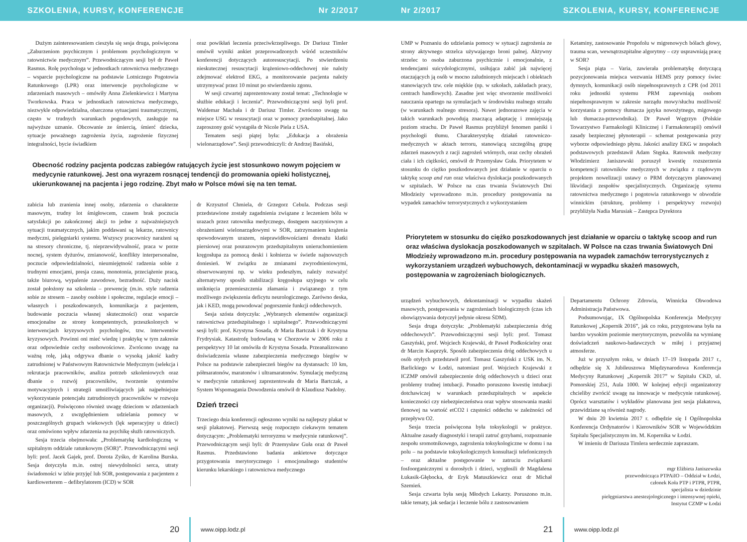SZKOLENIA, KURSY, KONFERENCJE Nr 2/2017
Dużym zainteresowaniem cieszyła się sesja druga, poświęcona „Zaburzeniom psychicznym i problemom psychologicznym w ratownictwie medycznym”. Przewodniczącym sesji był dr Paweł Rasmus. Rolę psychologa w jednostkach ratownictwa medycznego – wsparcie psychologiczne na podstawie Lotniczego Pogotowia Ratunkowego (LPR) oraz interwencje psychologiczne w zdarzeniach masowych – omówiły Anna Zielenkiewicz i Martyna Tworkowska. Praca w jednostkach ratownictwa medycznego, niezwykle odpowiedzialna, obarczona sytuacjami traumatycznymi, często w trudnych warunkach pogodowych, zasługuje na najwyższe uznanie. Obcowanie ze śmiercią, śmierć dziecka, sytuacje poważnego zagrożenia życia, zagrożenie fizycznej integralności, bycie świadkiem
oraz powikłań leczenia przeciwkrzepliwego. Dr Dariusz Timler omówił wyniki ankiet przeprowadzonych wśród uczestników konferencji dotyczących autoresuscytacji. Po stwierdzeniu nieskutecznej resuscytacji krążeniowo-oddechowej nie należy zdejmować elektrod EKG, a monitorowanie pacjenta należy utrzymywać przez 10 minut po stwierdzeniu zgonu.
W sesji czwartej zaprezentowany został temat: „Technologie w służbie edukacji i leczenia”. Przewodniczącymi sesji byli prof. Waldemar Machała i dr Dariusz Timler. Zwrócono uwagę na miejsce USG w resuscytacji oraz w pomocy przedszpitalnej. Jako zaproszony gość wystąpiła dr Nicole Piela z USA.
Tematem sesji piątej była: „Edukacja a obrażenia wielonarządowe”. Sesji przewodniczyli: dr Andrzej Basiński,
Obecność rodziny pacjenta podczas zabiegów ratujących życie jest stosunkowo nowym pojęciem w medycynie ratunkowej. Jest ona wyrazem rosnącej tendencji do promowania opieki holistycznej, ukierunkowanej na pacjenta i jego rodzinę. Zbyt mało w Polsce mówi się na ten temat.
zabicia lub zranienia innej osoby, zdarzenia o charakterze masowym, trudny lot śmigłowcem, czasem brak poczucia satysfakcji po zakończonej akcji to jedne z najważniejszych sytuacji traumatycznych, jakim poddawani są lekarze, ratownicy medyczni, pielęgniarki systemu. Wszyscy pracownicy narażeni są na stresory chroniczne, tj. nieprzewidywalność, praca w porze nocnej, system dyżurów, zmianowość, konflikty interpersonalne, poczucie odpowiedzialności, nieumiejętność radzenia sobie z trudnymi emocjami, presja czasu, monotonia, przeciążenie pracą, także biurową, wypalenie zawodowe, bezradność. Duży nacisk został położony na szkolenia – prewencję (m.in. style radzenia sobie ze stresem – zasoby osobiste i społeczne, regulacje emocji – własnych i poszkodowanych, komunikacja z pacjentem, budowanie poczucia własnej skuteczności) oraz wsparcie emocjonalne ze strony kompetentnych, przeszkolonych w interwencjach kryzysowych psychologów, tzw. interwentów kryzysowych. Powinni oni mieć wiedzę i praktykę w tym zakresie oraz odpowiednie cechy osobowościowe. Zwrócono uwagę na ważną rolę, jaką odgrywa dbanie o wysoką jakość kadry zatrudnionej w Państwowym Ratownictwie Medycznym (selekcja i rekrutacja pracowników, analiza potrzeb szkoleniowych oraz dbanie o rozwój pracowników, tworzenie systemów motywacyjnych i strategii umożliwiających jak najpełniejsze wykorzystanie potencjału zatrudnionych pracowników w rozwoju organizacji). Poświęcono również uwagę dzieciom w zdarzeniach masowych, z uwzględnieniem udzielania pomocy w poszczególnych grupach wiekowych (lęk seperacyjny u dzieci) oraz omówiono wpływ zdarzenia na psychikę służb ratowniczych.
Sesja trzecia obejmowała: „Problematykę kardiologiczną w szpitalnym oddziale ratunkowym (SOR)”. Przewodniczącymi sesji byli: prof. Jacek Gajek, prof. Dorota Zyśko, dr Karolina Burska. Sesja dotyczyła m.in. ostrej niewydolności serca, utraty świadomości w izbie przyjęć lub SOR, postępowania z pacjentem z kardiowerterem – defibrylatorem (ICD) w SOR
dr Krzysztof Chmiela, dr Grzegorz Cebula. Podczas sesji przedstawione zostały zagadnienia związane z leczeniem bólu w urazach przez ratownika medycznego, dostępem naczyniowym a obrażeniami wielonarządowymi w SOR, zatrzymaniem krążenia spowodowanym urazem, nieprawidłowościami drenażu klatki piersiowej oraz pourazowym przedszpitalnym unieruchomieniem kręgosłupa za pomocą deski i kołnierza w świetle najnowszych doniesień. W związku ze zmianami zwyrodnieniowymi, obserwowanymi np. w wieku podeszłym, należy rozważyć alternatywny sposób stabilizacji kręgosłupa szyjnego w celu uniknięcia przemieszczenia złamania i związanego z tym możliwego zwiększenia deficytu neurologicznego. Zarówno deska, jak i KED, mogą powodować pogorszenie funkcji oddechowych.
Sesja szósta dotyczyła: „Wybranych elementów organizacji ratownictwa przedszpitalnego i szpitalnego”. Przewodniczącymi sesji byli: prof. Krystyna Sosada, dr Maria Bartczak i dr Krystyna Frydrysiak. Katastrofę budowlaną w Chorzowie w 2006 roku z perspektywy 10 lat omówiła dr Krystyna Sosada. Przeanalizowano doświadczenia własne zabezpieczenia medycznego biegów w Polsce na podstawie zabezpieczeń biegów na dystansach: 10 km, półmaratonów, maratonów i ultramaratonów. Symulację medyczną w medycynie ratunkowej zaprezentowała dr Maria Bartczak, a System Wspomagania Dowodzenia omówił dr Klaudiusz Nadolny.
Dzień trzeci
Trzeciego dnia konferencji ogłoszono wyniki na najlepszy plakat w sesji plakatowej. Pierwszą sesję rozpoczęto ciekawym tematem dotyczącym: „Problematyki terroryzmu w medycynie ratunkowej”. Przewodniczącym sesji byli: dr Przemysław Guła oraz dr Paweł Rasmus. Przedstawiono badania ankietowe dotyczące przygotowania merytorycznego i emocjonalnego studentów kierunku lekarskiego i ratownictwa medycznego
20
www.oipp.lodz.pl
Nr 2/2017 SZKOLENIA, KURSY, KONFERENCJE
UMP w Poznaniu do udzielania pomocy w sytuacji zagrożenia ze strony aktywnego strzelca używającego broni palnej. Aktywny strzelec to osoba zaburzona psychicznie i emocjonalnie, z tendencjami suicydologicznymi, usiłująca zabić jak najwięcej otaczających ją osób w mocno zaludnionych miejscach i obiektach stanowiących tzw. cele miękkie (np. w szkołach, zakładach pracy, centrach handlowych). Zasadne jest więc stworzenie możliwości nauczania opartego na symulacjach w środowisku realnego strzału (w warunkach realnego stresora). Nawet jednorazowe zajęcia w takich warunkach powodują znaczącą adaptację i zmniejszają poziom strachu. Dr Paweł Rasmus przybliżył fenomen paniki i psychologii tłumu. Charakterystykę działań ratowniczo-medycznych w aktach terroru, stanowiącą szczególną grupę zdarzeń masowych z racji zagrożeń wtórnych, oraz cechy obrażeń ciała i ich ciężkości, omówił dr Przemysław Guła. Priorytetem w stosunku do ciężko poszkodowanych jest działanie w oparciu o taktykę scoop and run oraz właściwa dyslokacja poszkodowanych w szpitalach. W Polsce na czas trwania Światowych Dni Młodzieży wprowadzono m.in. procedury postępowania na wypadek zamachów terrorystycznych z wykorzystaniem
Ketaminy, zastosowanie Propofolu w migrenowych bólach głowy, trauma scan, wewnątrzszpitalne algorytmy – czy usprawniają pracę w SOR?
Sesja piąta – Varia, zawierała problematykę dotyczącą pozycjonowania miejsca wezwania HEMS przy pomocy świec dymnych, komunikacji osób niepełnosprawnych z CPR (od 2011 roku jednostki systemu PRM zapewniają osobom niepełnosprawnym w zakresie narządu mowy/słuchu możliwość korzystania z pomocy tłumacza języka nowożytnego, migowego lub tłumacza-przewodnika). Dr Paweł Węgrzyn (Polskie Towarzystwo Farmakologii Klinicznej i Farmakoterapii) omówił zasady bezpiecznej płynoterapii – schemat postępowania przy wyborze odpowiedniego płynu. Jakości analizy EKG w zespołach podstawowych przedstawił Adam Stępka. Ratownik medyczny Włodzimierz Janiszewski poruszył kwestię rozszerzenia kompetencji ratowników medycznych w związku z rządowym projektem nowelizacji ustawy o PRM dotyczącym planowanej likwidacji zespołów specjalistycznych. Organizację sytemu ratownictwa medycznego i pogotowia ratunkowego w obwodzie winnickim (strukturę, problemy i perspektywy rozwoju) przybliżyła Nadia Marusiak – Zastępca Dyrektora
Priorytetem w stosunku do ciężko poszkodowanych jest działanie w oparciu o taktykę scoop and run oraz właściwa dyslokacja poszkodowanych w szpitalach. W Polsce na czas trwania Światowych Dni Młodzieży wprowadzono m.in. procedury postępowania na wypadek zamachów terrorystycznych z wykorzystaniem urządzeń wybuchowych, dekontaminacji w wypadku skażeń masowych, postępowania w zagrożeniach biologicznych.
urządzeń wybuchowych, dekontaminacji w wypadku skażeń masowych, postępowania w zagrożeniach biologicznych (czas ich obowiązywania dotyczył jedynie okresu ŚDM).
Sesja druga dotyczyła: „Problematyki zabezpieczenia dróg oddechowych”. Przewodniczącymi sesji byli: prof. Tomasz Gaszyński, prof. Wojciech Krajewski, dr Paweł Podkościelny oraz dr Marcin Kasprzyk. Sposób zabezpieczenia dróg oddechowych u osób otyłych przedstawił prof. Tomasz Gaszyński z USK im. N. Barlickiego w Łodzi, natomiast prof. Wojciech Krajewski z ICZMP omówił zabezpieczenie dróg oddechowych u dzieci oraz problemy trudnej intubacji. Ponadto poruszono kwestię intubacji dotchawiczej w warunkach przedszpitalnych w aspekcie konieczności czy niebezpieczeństwa oraz wpływ stosowania maski tlenowej na wartość etCO2 i częstości oddechu w zależności od przepływu O2.
Sesja trzecia poświęcona była toksykologii w praktyce. Aktualne zasady diagnostyki i terapii zatruć grzybami, rozpoznanie zespołu sromotnikowego, zagrożenia toksykologiczne w domu i na polu – na podstawie toksykologicznych konsultacji telefonicznych – oraz aktualne postępowanie w zatruciu związkami fosfoorganicznymi u dorosłych i dzieci, wygłosili dr Magdalena Łukasik-Głębocka, dr Eryk Matuszkiewicz oraz dr Michał Szemień.
Sesja czwarta była sesją Młodych Lekarzy. Poruszono m.in. takie tematy, jak sedacja i leczenie bólu z zastosowaniem
Departamentu Ochrony Zdrowia, Winnicka Obwodowa Administracja Państwowa.
Podsumowując, IX Ogólnopolska Konferencja Medycyny Ratunkowej „Kopernik 2016”, jak co roku, przygotowana była na bardzo wysokim poziomie merytorycznym, pozwoliła na wymianę doświadczeń naukowo-badawczych w miłej i przyjaznej atmosferze.
Już w przyszłym roku, w dniach 17–19 listopada 2017 r., odbędzie się X Jubileuszowa Międzynarodowa Konferencja Medycyny Ratunkowej „Kopernik 2017” w Szpitalu CKD, ul. Pomorskiej 251, Aula 1000. W kolejnej edycji organizatorzy chcieliby zwrócić uwagę na innowacje w medycynie ratunkowej. Oprócz warsztatów i wykładów planowana jest sesja plakatowa, przewidziane są również nagrody.
W dniu 20 kwietnia 2017 r. odbędzie się I Ogólnopolska Konferencja Ordynatorów i Kierowników SOR w Wojewódzkim Szpitalu Specjalistycznym im. M. Kopernika w Łodzi.
W imieniu dr Dariusza Timlera serdecznie zapraszam.
mgr Elżbieta Janiszewska
przewodnicząca PTPAiIO – Oddział w Łodzi,
członek Koła PTP i PTPR, PTPR,
specjalista w dziedzinie
pielęgniarstwa anestezjologicznego i intensywnej opieki,
Instytut CZMP w Łodzi
21
www.oipp.lodz.pl